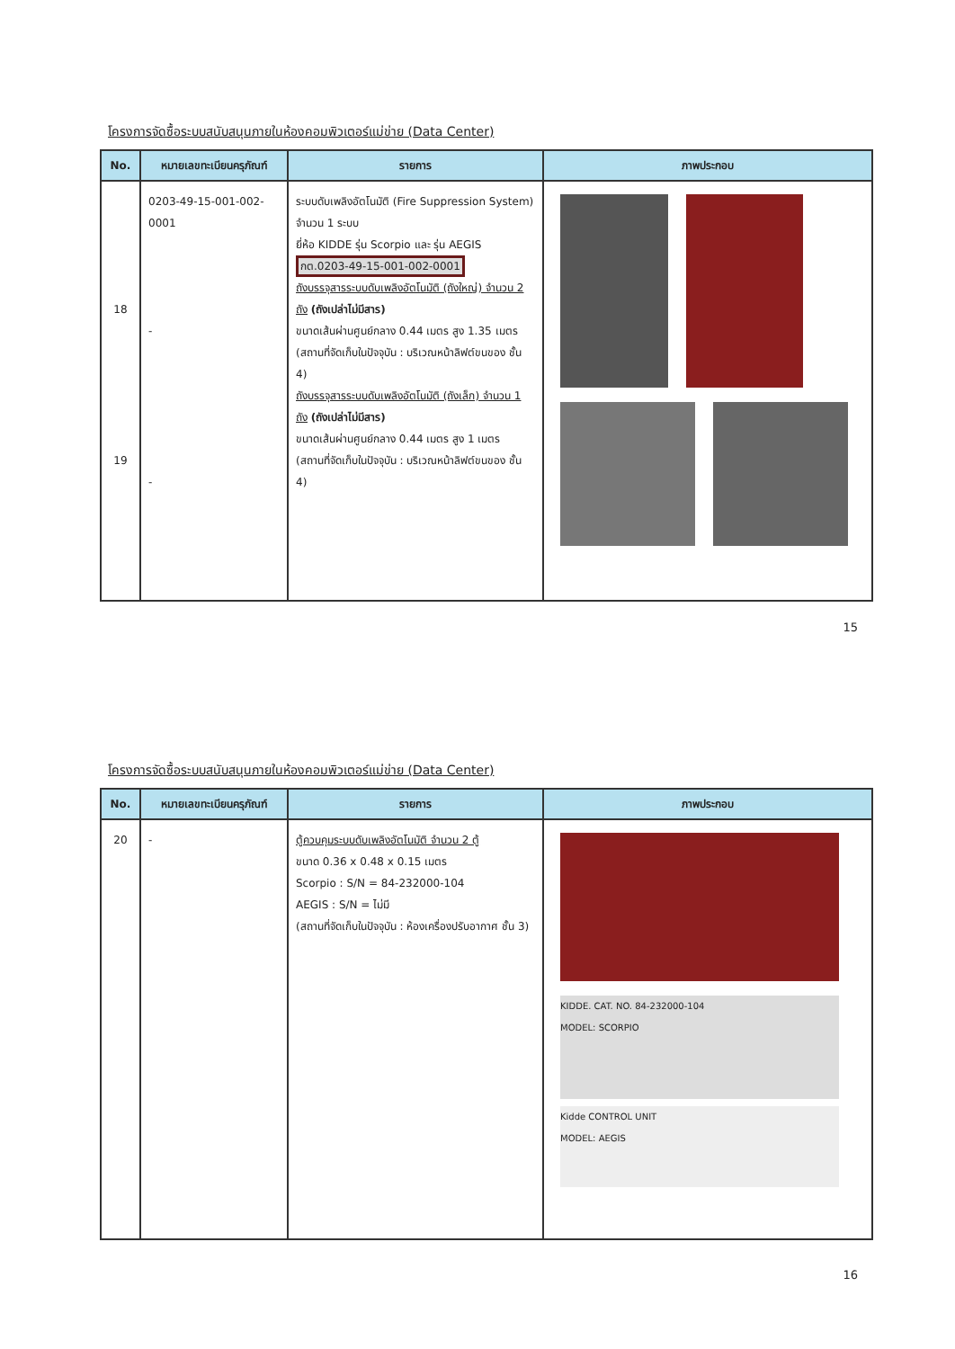โครงการจัดซื้อระบบสนับสนุนภายในห้องคอมพิวเตอร์แม่ข่าย (Data Center)
| No. | หมายเลขทะเบียนครุภัณฑ์ | รายการ | ภาพประกอบ |
| --- | --- | --- | --- |
| 18 19 | 0203-49-15-001-002-0001 - - | ระบบดับเพลิงอัตโนมัติ (Fire Suppression System) จำนวน 1 ระบบ ยี่ห้อ KIDDE รุ่น Scorpio และ รุ่น AEGIS กต.0203-49-15-001-002-0001 ถังบรรจุสารระบบดับเพลิงอัตโนมัติ (ถังใหญ่) จำนวน 2 ถัง (ถังเปล่าไม่มีสาร) ขนาดเส้นผ่านศูนย์กลาง 0.44 เมตร สูง 1.35 เมตร (สถานที่จัดเก็บในปัจจุบัน : บริเวณหน้าลิฟต์ขนของ ชั้น 4) ถังบรรจุสารระบบดับเพลิงอัตโนมัติ (ถังเล็ก) จำนวน 1 ถัง (ถังเปล่าไม่มีสาร) ขนาดเส้นผ่านศูนย์กลาง 0.44 เมตร สูง 1 เมตร (สถานที่จัดเก็บในปัจจุบัน : บริเวณหน้าลิฟต์ขนของ ชั้น 4) | |
15
โครงการจัดซื้อระบบสนับสนุนภายในห้องคอมพิวเตอร์แม่ข่าย (Data Center)
| No. | หมายเลขทะเบียนครุภัณฑ์ | รายการ | ภาพประกอบ |
| --- | --- | --- | --- |
| 20 | - | ตู้ควบคุมระบบดับเพลิงอัตโนมัติ จำนวน 2 ตู้ ขนาด 0.36 x 0.48 x 0.15 เมตร Scorpio : S/N = 84-232000-104 AEGIS : S/N = ไม่มี (สถานที่จัดเก็บในปัจจุบัน : ห้องเครื่องปรับอากาศ ชั้น 3) | KIDDE. CAT. NO. 84-232000-104 MODEL: SCORPIO Kidde CONTROL UNIT MODEL: AEGIS |
16